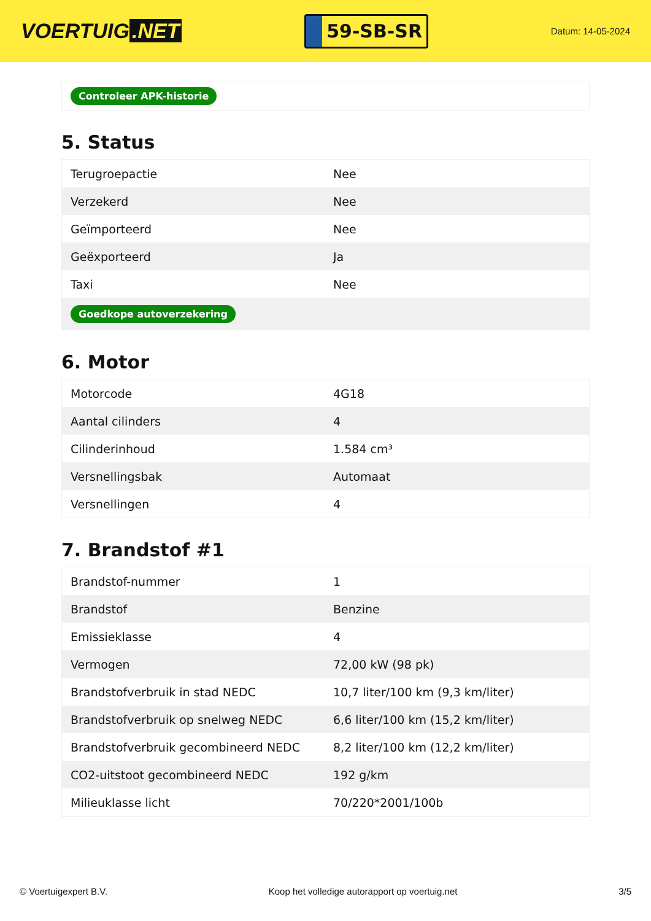VOERTUIG.NET
59-SB-SR
Datum: 14-05-2024
Controleer APK-historie
5. Status
| Terugroepactie | Nee |
| Verzekerd | Nee |
| Geïmporteerd | Nee |
| Geëxporteerd | Ja |
| Taxi | Nee |
| Goedkope autoverzekering | |
6. Motor
| Motorcode | 4G18 |
| Aantal cilinders | 4 |
| Cilinderinhoud | 1.584 cm³ |
| Versnellingsbak | Automaat |
| Versnellingen | 4 |
7. Brandstof #1
| Brandstof-nummer | 1 |
| Brandstof | Benzine |
| Emissieklasse | 4 |
| Vermogen | 72,00 kW (98 pk) |
| Brandstofverbruik in stad NEDC | 10,7 liter/100 km (9,3 km/liter) |
| Brandstofverbruik op snelweg NEDC | 6,6 liter/100 km (15,2 km/liter) |
| Brandstofverbruik gecombineerd NEDC | 8,2 liter/100 km (12,2 km/liter) |
| CO2-uitstoot gecombineerd NEDC | 192 g/km |
| Milieuklasse licht | 70/220*2001/100b |
© Voertuigexpert B.V. Koop het volledige autorapport op voertuig.net 3/5